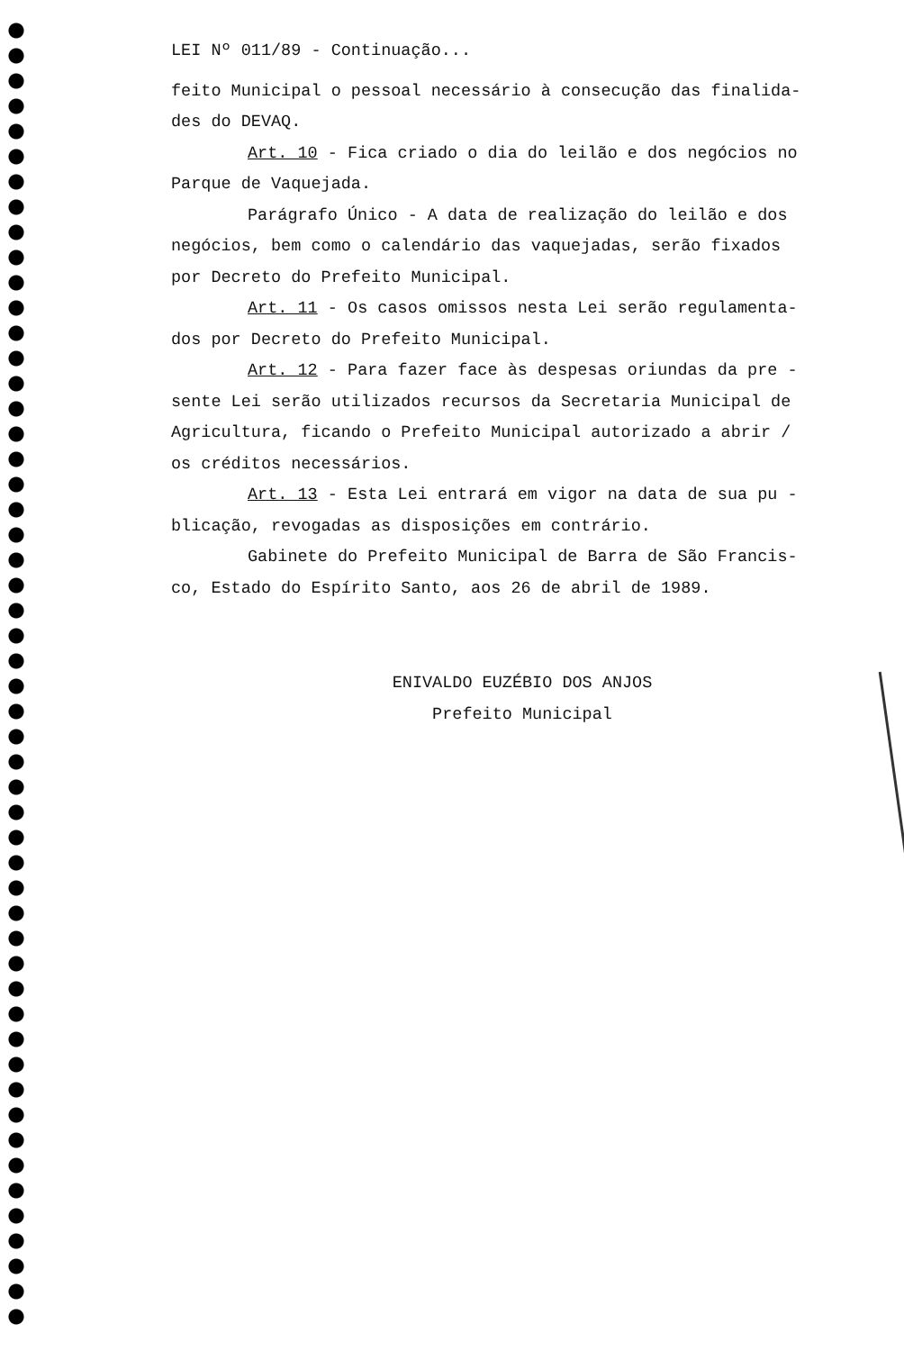LEI Nº 011/89 - Continuação...
feito Municipal o pessoal necessário à consecução das finalida-
des do DEVAQ.
Art. 10 - Fica criado o dia do leilão e dos negócios no
Parque de Vaquejada.
Parágrafo Único - A data de realização do leilão e dos
negócios, bem como o calendário das vaquejadas, serão fixados
por Decreto do Prefeito Municipal.
Art. 11 - Os casos omissos nesta Lei serão regulamenta-
dos por Decreto do Prefeito Municipal.
Art. 12 - Para fazer face às despesas oriundas da pre -
sente Lei serão utilizados recursos da Secretaria Municipal de
Agricultura, ficando o Prefeito Municipal autorizado a abrir /
os créditos necessários.
Art. 13 - Esta Lei entrará em vigor na data de sua pu -
blicação, revogadas as disposições em contrário.
Gabinete do Prefeito Municipal de Barra de São Francis-
co, Estado do Espírito Santo, aos 26 de abril de 1989.
ENIVALDO EUZÉBIO DOS ANJOS
Prefeito Municipal